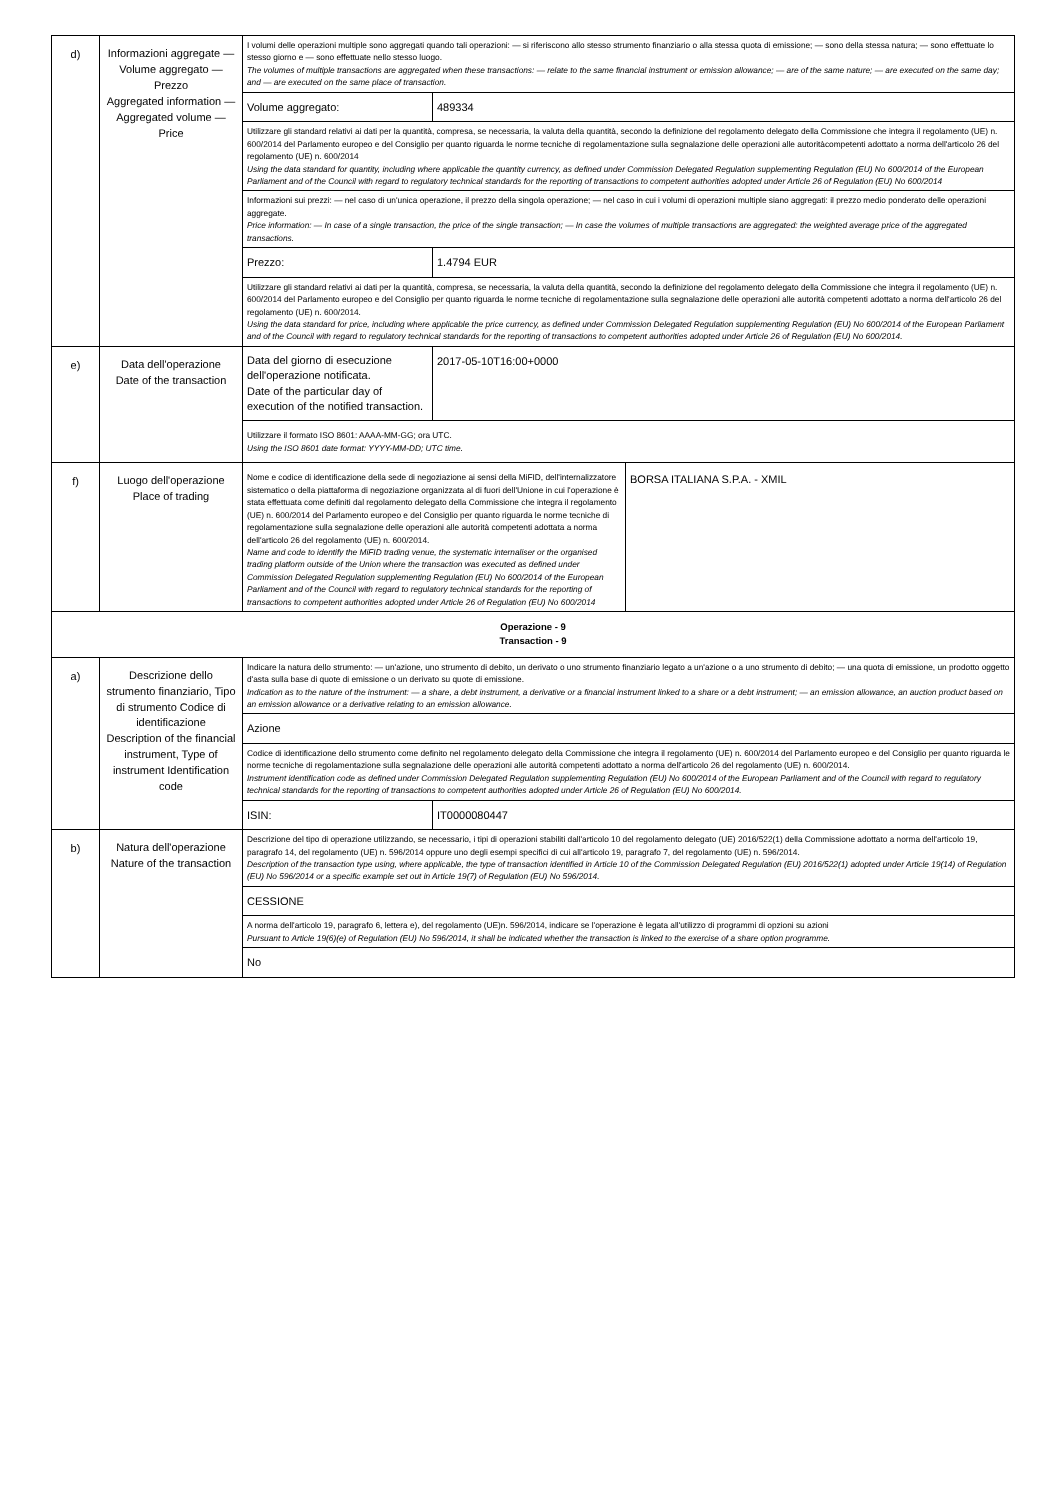| d) | Informazioni aggregate — Volume aggregato — Prezzo Aggregated information — Aggregated volume — Price | I volumi delle operazioni multiple sono aggregati quando tali operazioni: — si riferiscono allo stesso strumento finanziario o alla stessa quota di emissione; — sono della stessa natura; — sono effettuate lo stesso giorno e — sono effettuate nello stesso luogo. The volumes of multiple transactions are aggregated when these transactions: — relate to the same financial instrument or emission allowance; — are of the same nature; — are executed on the same day; and — are executed on the same place of transaction. | | |
| | | Volume aggregato: | 489334 | |
| | | Utilizzare gli standard relativi ai dati per la quantità, compresa, se necessaria, la valuta della quantità, secondo la definizione del regolamento delegato della Commissione che integra il regolamento (UE) n. 600/2014 del Parlamento europeo e del Consiglio per quanto riguarda le norme tecniche di regolamentazione sulla segnalazione delle operazioni alle autoritàcompetenti adottato a norma dell'articolo 26 del regolamento (UE) n. 600/2014 Using the data standard for quantity, including where applicable the quantity currency, as defined under Commission Delegated Regulation supplementing Regulation (EU) No 600/2014 of the European Parliament and of the Council with regard to regulatory technical standards for the reporting of transactions to competent authorities adopted under Article 26 of Regulation (EU) No 600/2014 | | |
| | | Informazioni sui prezzi: — nel caso di un'unica operazione, il prezzo della singola operazione; — nel caso in cui i volumi di operazioni multiple siano aggregati: il prezzo medio ponderato delle operazioni aggregate. Price information: — In case of a single transaction, the price of the single transaction; — In case the volumes of multiple transactions are aggregated: the weighted average price of the aggregated transactions. | | |
| | | Prezzo: | 1.4794 EUR | |
| | | Utilizzare gli standard relativi ai dati per la quantità, compresa, se necessaria, la valuta della quantità, secondo la definizione del regolamento delegato della Commissione che integra il regolamento (UE) n. 600/2014 del Parlamento europeo e del Consiglio per quanto riguarda le norme tecniche di regolamentazione sulla segnalazione delle operazioni alle autorità competenti adottato a norma dell'articolo 26 del regolamento (UE) n. 600/2014. Using the data standard for price, including where applicable the price currency, as defined under Commission Delegated Regulation supplementing Regulation (EU) No 600/2014 of the European Parliament and of the Council with regard to regulatory technical standards for the reporting of transactions to competent authorities adopted under Article 26 of Regulation (EU) No 600/2014. | | |
| e) | Data dell'operazione Date of the transaction | Data del giorno di esecuzione dell'operazione notificata. Date of the particular day of execution of the notified transaction. | 2017-05-10T16:00+0000 | |
| | | Utilizzare il formato ISO 8601: AAAA-MM-GG; ora UTC. Using the ISO 8601 date format: YYYY-MM-DD; UTC time. | | |
| f) | Luogo dell'operazione Place of trading | Nome e codice di identificazione della sede di negoziazione ai sensi della MiFID, dell'internalizzatore sistematico o della piattaforma di negoziazione organizzata al di fuori dell'Unione in cui l'operazione è stata effettuata come definiti dal regolamento delegato della Commissione che integra il regolamento (UE) n. 600/2014 del Parlamento europeo e del Consiglio per quanto riguarda le norme tecniche di regolamentazione sulla segnalazione delle operazioni alle autorità competenti adottata a norma dell'articolo 26 del regolamento (UE) n. 600/2014. Name and code to identify the MiFID trading venue, the systematic internaliser or the organised trading platform outside of the Union where the transaction was executed as defined under Commission Delegated Regulation supplementing Regulation (EU) No 600/2014 of the European Parliament and of the Council with regard to regulatory technical standards for the reporting of transactions to competent authorities adopted under Article 26 of Regulation (EU) No 600/2014 | | BORSA ITALIANA S.P.A. - XMIL |
| Operazione - 9 Transaction - 9 | | | | |
| a) | Descrizione dello strumento finanziario, Tipo di strumento Codice di identificazione Description of the financial instrument, Type of instrument Identification code | Indicare la natura dello strumento: — un'azione, uno strumento di debito, un derivato o uno strumento finanziario legato a un'azione o a uno strumento di debito; — una quota di emissione, un prodotto oggetto d'asta sulla base di quote di emissione o un derivato su quote di emissione. Indication as to the nature of the instrument: — a share, a debt instrument, a derivative or a financial instrument linked to a share or a debt instrument; — an emission allowance, an auction product based on an emission allowance or a derivative relating to an emission allowance. | | |
| | | Azione | | |
| | | Codice di identificazione dello strumento come definito nel regolamento delegato della Commissione che integra il regolamento (UE) n. 600/2014 del Parlamento europeo e del Consiglio per quanto riguarda le norme tecniche di regolamentazione sulla segnalazione delle operazioni alle autorità competenti adottato a norma dell'articolo 26 del regolamento (UE) n. 600/2014. Instrument identification code as defined under Commission Delegated Regulation supplementing Regulation (EU) No 600/2014 of the European Parliament and of the Council with regard to regulatory technical standards for the reporting of transactions to competent authorities adopted under Article 26 of Regulation (EU) No 600/2014. | | |
| | | ISIN: | IT0000080447 | |
| b) | Natura dell'operazione Nature of the transaction | Descrizione del tipo di operazione utilizzando, se necessario, i tipi di operazioni stabiliti dall'articolo 10 del regolamento delegato (UE) 2016/522(1) della Commissione adottato a norma dell'articolo 19, paragrafo 14, del regolamento (UE) n. 596/2014 oppure uno degli esempi specifici di cui all'articolo 19, paragrafo 7, del regolamento (UE) n. 596/2014. Description of the transaction type using, where applicable, the type of transaction identified in Article 10 of the Commission Delegated Regulation (EU) 2016/522(1) adopted under Article 19(14) of Regulation (EU) No 596/2014 or a specific example set out in Article 19(7) of Regulation (EU) No 596/2014. | | |
| | | CESSIONE | | |
| | | A norma dell'articolo 19, paragrafo 6, lettera e), del regolamento (UE)n. 596/2014, indicare se l'operazione è legata all'utilizzo di programmi di opzioni su azioni Pursuant to Article 19(6)(e) of Regulation (EU) No 596/2014, it shall be indicated whether the transaction is linked to the exercise of a share option programme. | | |
| | | No | | |